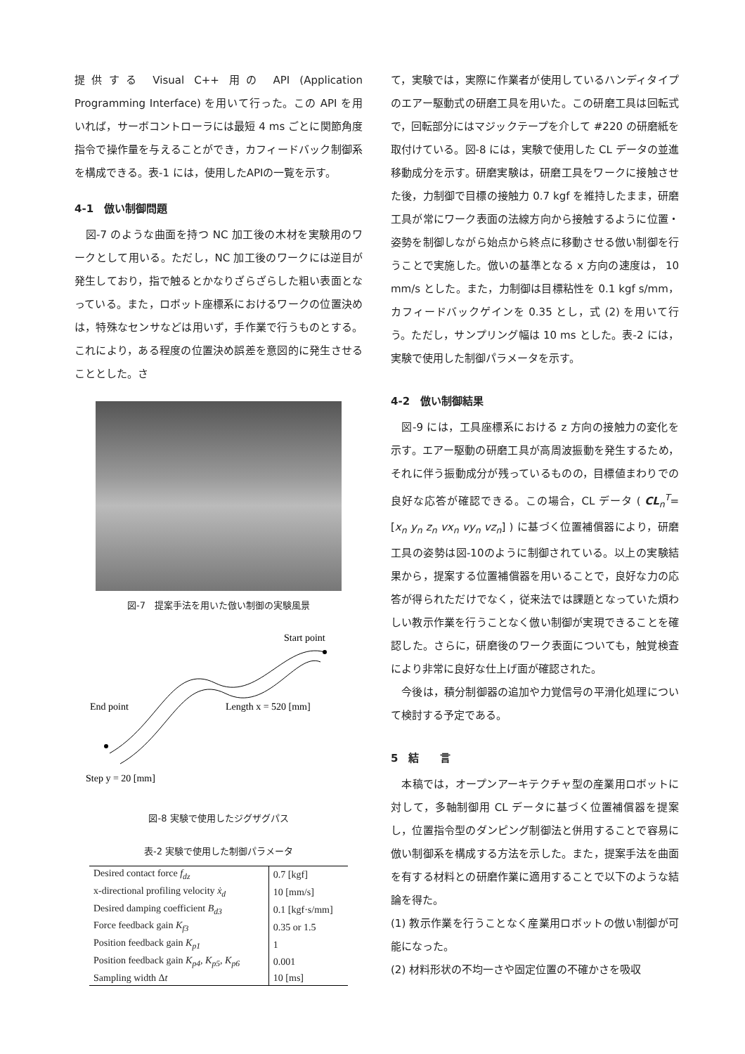提供する Visual C++ 用の API (Application Programming Interface) を用いて行った。この API を用いれば，サーボコントローラには最短 4 ms ごとに関節角度指令で操作量を与えることができ，カフィードバック制御系を構成できる。表-1 には，使用したAPIの一覧を示す。
4-1　倣い制御問題
　図-7 のような曲面を持つ NC 加工後の木材を実験用のワークとして用いる。ただし，NC 加工後のワークには逆目が発生しており，指で触るとかなりざらざらした粗い表面となっている。また，ロボット座標系におけるワークの位置決めは，特殊なセンサなどは用いず，手作業で行うものとする。これにより，ある程度の位置決め誤差を意図的に発生させることとした。さ
図-7　提案手法を用いた倣い制御の実験風景
Start point
End point
Length x = 520 [mm]
Step y = 20 [mm]
図-8 実験で使用したジグザグパス
表-2 実験で使用した制御パラメータ
| Desired contact force f<sub>dz</sub> | 0.7 [kgf] |
| x-directional profiling velocity ẋ<sub>d</sub> | 10 [mm/s] |
| Desired damping coefficient B<sub>d3</sub> | 0.1 [kgf·s/mm] |
| Force feedback gain K<sub>f3</sub> | 0.35 or 1.5 |
| Position feedback gain K<sub>p1</sub> | 1 |
| Position feedback gain K<sub>p4</sub>, K<sub>p5</sub>, K<sub>p6</sub> | 0.001 |
| Sampling width Δ t | 10 [ms] |
て，実験では，実際に作業者が使用しているハンディタイプのエアー駆動式の研磨工具を用いた。この研磨工具は回転式で，回転部分にはマジックテープを介して #220 の研磨紙を取付けている。図-8 には，実験で使用した CL データの並進移動成分を示す。研磨実験は，研磨工具をワークに接触させた後，力制御で目標の接触力 0.7 kgf を維持したまま，研磨工具が常にワーク表面の法線方向から接触するように位置・姿勢を制御しながら始点から終点に移動させる倣い制御を行うことで実施した。倣いの基準となる x 方向の速度は， 10 mm/s とした。また，力制御は目標粘性を 0.1 kgf s/mm，カフィードバックゲインを 0.35 とし，式 (2) を用いて行う。ただし，サンプリング幅は 10 ms とした。表-2 には，実験で使用した制御パラメータを示す。
4-2　倣い制御結果
　図-9 には，工具座標系における z 方向の接触力の変化を示す。エアー駆動の研磨工具が高周波振動を発生するため，それに伴う振動成分が残っているものの，目標値まわりでの良好な応答が確認できる。この場合，CL データ ( CL<sub>n</sub><sup>T</sup>= [x<sub>n</sub> y<sub>n</sub> z<sub>n</sub> vx<sub>n</sub> vy<sub>n</sub> vz<sub>n</sub>] ) に基づく位置補償器により，研磨工具の姿勢は図-10のように制御されている。以上の実験結果から，提案する位置補償器を用いることで，良好な力の応答が得られただけでなく，従来法では課題となっていた煩わしい教示作業を行うことなく倣い制御が実現できることを確認した。さらに，研磨後のワーク表面についても，触覚検査により非常に良好な仕上げ面が確認された。
　今後は，積分制御器の追加や力覚信号の平滑化処理について検討する予定である。
5　結　　言
　本稿では，オープンアーキテクチャ型の産業用ロボットに対して，多軸制御用 CL データに基づく位置補償器を提案し，位置指令型のダンピング制御法と併用することで容易に倣い制御系を構成する方法を示した。また，提案手法を曲面を有する材料との研磨作業に適用することで以下のような結論を得た。
(1) 教示作業を行うことなく産業用ロボットの倣い制御が可能になった。
(2) 材料形状の不均一さや固定位置の不確かさを吸収